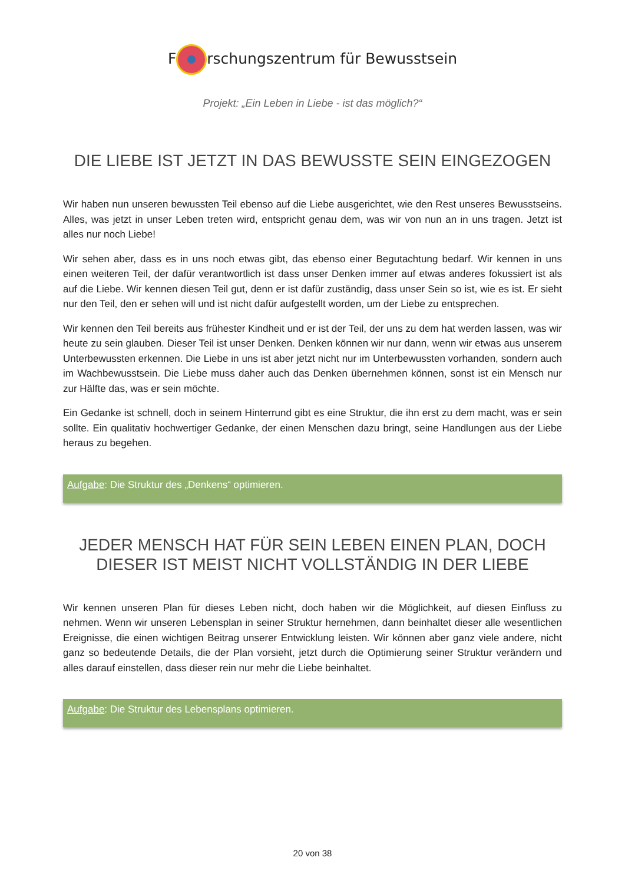F rschungszentrum für Bewusstsein
Projekt: „Ein Leben in Liebe - ist das möglich?“
DIE LIEBE IST JETZT IN DAS BEWUSSTE SEIN EINGEZOGEN
Wir haben nun unseren bewussten Teil ebenso auf die Liebe ausgerichtet, wie den Rest unseres Bewusstseins. Alles, was jetzt in unser Leben treten wird, entspricht genau dem, was wir von nun an in uns tragen. Jetzt ist alles nur noch Liebe!
Wir sehen aber, dass es in uns noch etwas gibt, das ebenso einer Begutachtung bedarf. Wir kennen in uns einen weiteren Teil, der dafür verantwortlich ist dass unser Denken immer auf etwas anderes fokussiert ist als auf die Liebe. Wir kennen diesen Teil gut, denn er ist dafür zuständig, dass unser Sein so ist, wie es ist. Er sieht nur den Teil, den er sehen will und ist nicht dafür aufgestellt worden, um der Liebe zu entsprechen.
Wir kennen den Teil bereits aus frühester Kindheit und er ist der Teil, der uns zu dem hat werden lassen, was wir heute zu sein glauben. Dieser Teil ist unser Denken. Denken können wir nur dann, wenn wir etwas aus unserem Unterbewussten erkennen. Die Liebe in uns ist aber jetzt nicht nur im Unterbewussten vorhanden, sondern auch im Wachbewusstsein. Die Liebe muss daher auch das Denken übernehmen können, sonst ist ein Mensch nur zur Hälfte das, was er sein möchte.
Ein Gedanke ist schnell, doch in seinem Hinterrund gibt es eine Struktur, die ihn erst zu dem macht, was er sein sollte. Ein qualitativ hochwertiger Gedanke, der einen Menschen dazu bringt, seine Handlungen aus der Liebe heraus zu begehen.
Aufgabe: Die Struktur des „Denkens“ optimieren.
JEDER MENSCH HAT FÜR SEIN LEBEN EINEN PLAN, DOCH DIESER IST MEIST NICHT VOLLSTÄNDIG IN DER LIEBE
Wir kennen unseren Plan für dieses Leben nicht, doch haben wir die Möglichkeit, auf diesen Einfluss zu nehmen. Wenn wir unseren Lebensplan in seiner Struktur hernehmen, dann beinhaltet dieser alle wesentlichen Ereignisse, die einen wichtigen Beitrag unserer Entwicklung leisten. Wir können aber ganz viele andere, nicht ganz so bedeutende Details, die der Plan vorsieht, jetzt durch die Optimierung seiner Struktur verändern und alles darauf einstellen, dass dieser rein nur mehr die Liebe beinhaltet.
Aufgabe: Die Struktur des Lebensplans optimieren.
20 von 38